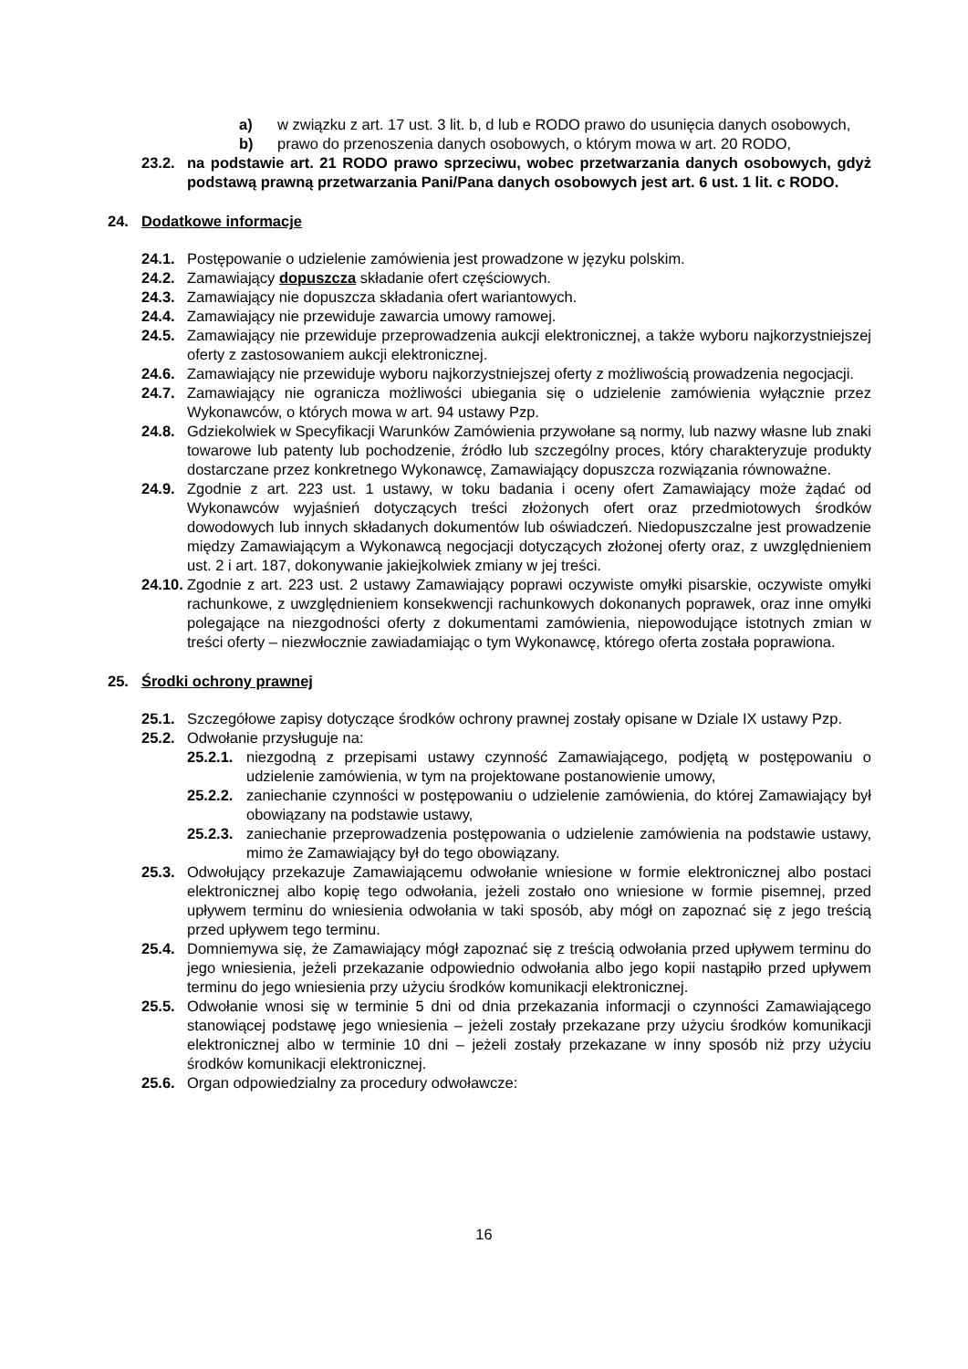a) w związku z art. 17 ust. 3 lit. b, d lub e RODO prawo do usunięcia danych osobowych,
b) prawo do przenoszenia danych osobowych, o którym mowa w art. 20 RODO,
23.2. na podstawie art. 21 RODO prawo sprzeciwu, wobec przetwarzania danych osobowych, gdyż podstawą prawną przetwarzania Pani/Pana danych osobowych jest art. 6 ust. 1 lit. c RODO.
24. Dodatkowe informacje
24.1. Postępowanie o udzielenie zamówienia jest prowadzone w języku polskim.
24.2. Zamawiający dopuszcza składanie ofert częściowych.
24.3. Zamawiający nie dopuszcza składania ofert wariantowych.
24.4. Zamawiający nie przewiduje zawarcia umowy ramowej.
24.5. Zamawiający nie przewiduje przeprowadzenia aukcji elektronicznej, a także wyboru najkorzystniejszej oferty z zastosowaniem aukcji elektronicznej.
24.6. Zamawiający nie przewiduje wyboru najkorzystniejszej oferty z możliwością prowadzenia negocjacji.
24.7. Zamawiający nie ogranicza możliwości ubiegania się o udzielenie zamówienia wyłącznie przez Wykonawców, o których mowa w art. 94 ustawy Pzp.
24.8. Gdziekolwiek w Specyfikacji Warunków Zamówienia przywołane są normy, lub nazwy własne lub znaki towarowe lub patenty lub pochodzenie, źródło lub szczególny proces, który charakteryzuje produkty dostarczane przez konkretnego Wykonawcę, Zamawiający dopuszcza rozwiązania równoważne.
24.9. Zgodnie z art. 223 ust. 1 ustawy, w toku badania i oceny ofert Zamawiający może żądać od Wykonawców wyjaśnień dotyczących treści złożonych ofert oraz przedmiotowych środków dowodowych lub innych składanych dokumentów lub oświadczeń. Niedopuszczalne jest prowadzenie między Zamawiającym a Wykonawcą negocjacji dotyczących złożonej oferty oraz, z uwzględnieniem ust. 2 i art. 187, dokonywanie jakiejkolwiek zmiany w jej treści.
24.10. Zgodnie z art. 223 ust. 2 ustawy Zamawiający poprawi oczywiste omyłki pisarskie, oczywiste omyłki rachunkowe, z uwzględnieniem konsekwencji rachunkowych dokonanych poprawek, oraz inne omyłki polegające na niezgodności oferty z dokumentami zamówienia, niepowodujące istotnych zmian w treści oferty – niezwłocznie zawiadamiając o tym Wykonawcę, którego oferta została poprawiona.
25. Środki ochrony prawnej
25.1. Szczegółowe zapisy dotyczące środków ochrony prawnej zostały opisane w Dziale IX ustawy Pzp.
25.2. Odwołanie przysługuje na:
25.2.1. niezgodną z przepisami ustawy czynność Zamawiającego, podjętą w postępowaniu o udzielenie zamówienia, w tym na projektowane postanowienie umowy,
25.2.2. zaniechanie czynności w postępowaniu o udzielenie zamówienia, do której Zamawiający był obowiązany na podstawie ustawy,
25.2.3. zaniechanie przeprowadzenia postępowania o udzielenie zamówienia na podstawie ustawy, mimo że Zamawiający był do tego obowiązany.
25.3. Odwołujący przekazuje Zamawiającemu odwołanie wniesione w formie elektronicznej albo postaci elektronicznej albo kopię tego odwołania, jeżeli zostało ono wniesione w formie pisemnej, przed upływem terminu do wniesienia odwołania w taki sposób, aby mógł on zapoznać się z jego treścią przed upływem tego terminu.
25.4. Domniemywa się, że Zamawiający mógł zapoznać się z treścią odwołania przed upływem terminu do jego wniesienia, jeżeli przekazanie odpowiednio odwołania albo jego kopii nastąpiło przed upływem terminu do jego wniesienia przy użyciu środków komunikacji elektronicznej.
25.5. Odwołanie wnosi się w terminie 5 dni od dnia przekazania informacji o czynności Zamawiającego stanowiącej podstawę jego wniesienia – jeżeli zostały przekazane przy użyciu środków komunikacji elektronicznej albo w terminie 10 dni – jeżeli zostały przekazane w inny sposób niż przy użyciu środków komunikacji elektronicznej.
25.6. Organ odpowiedzialny za procedury odwoławcze:
16